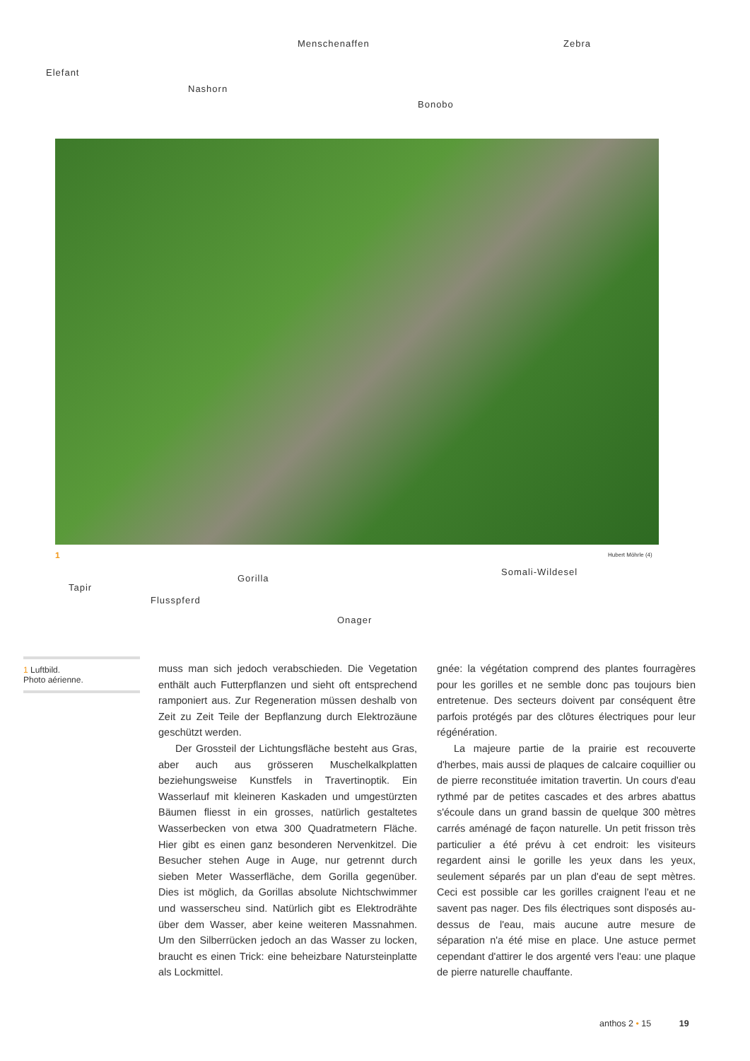Menschenaffen Zebra
Elefant
Nashorn
Bonobo
1 Hubert Möhrle (4)
Somali-Wildesel
Gorilla
Tapir
Flusspferd
Onager
1 Luftbild.
Photo aérienne.
muss man sich jedoch verabschieden. Die Vegetation enthält auch Futterpflanzen und sieht oft entsprechend ramponiert aus. Zur Regeneration müssen deshalb von Zeit zu Zeit Teile der Bepflanzung durch Elektrozäune geschützt werden.
Der Grossteil der Lichtungsfläche besteht aus Gras, aber auch aus grösseren Muschelkalkplatten beziehungsweise Kunstfels in Travertinoptik. Ein Wasserlauf mit kleineren Kaskaden und umgestürzten Bäumen fliesst in ein grosses, natürlich gestaltetes Wasserbecken von etwa 300 Quadratmetern Fläche. Hier gibt es einen ganz besonderen Nervenkitzel. Die Besucher stehen Auge in Auge, nur getrennt durch sieben Meter Wasserfläche, dem Gorilla gegenüber. Dies ist möglich, da Gorillas absolute Nichtschwimmer und wasserscheu sind. Natürlich gibt es Elektrodrähte über dem Wasser, aber keine weiteren Massnahmen. Um den Silberrücken jedoch an das Wasser zu locken, braucht es einen Trick: eine beheizbare Natursteinplatte als Lockmittel.
gnée: la végétation comprend des plantes fourragères pour les gorilles et ne semble donc pas toujours bien entretenue. Des secteurs doivent par conséquent être parfois protégés par des clôtures électriques pour leur régénération.
La majeure partie de la prairie est recouverte d'herbes, mais aussi de plaques de calcaire coquillier ou de pierre reconstituée imitation travertin. Un cours d'eau rythmé par de petites cascades et des arbres abattus s'écoule dans un grand bassin de quelque 300 mètres carrés aménagé de façon naturelle. Un petit frisson très particulier a été prévu à cet endroit: les visiteurs regardent ainsi le gorille les yeux dans les yeux, seulement séparés par un plan d'eau de sept mètres. Ceci est possible car les gorilles craignent l'eau et ne savent pas nager. Des fils électriques sont disposés au-dessus de l'eau, mais aucune autre mesure de séparation n'a été mise en place. Une astuce permet cependant d'attirer le dos argenté vers l'eau: une plaque de pierre naturelle chauffante.
anthos 2 • 15 19